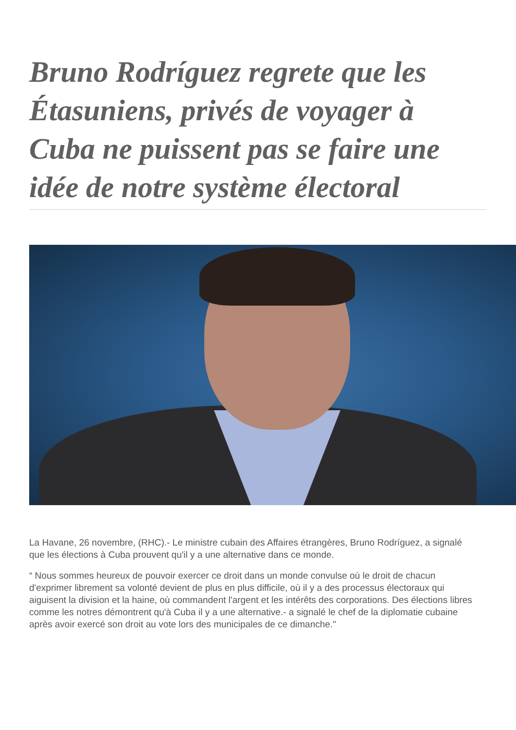Bruno Rodríguez regrete que les Étasuniens, privés de voyager à Cuba ne puissent pas se faire une idée de notre système électoral
La Havane, 26 novembre, (RHC).- Le ministre cubain des Affaires étrangères, Bruno Rodríguez, a signalé que les élections à Cuba prouvent qu'il y a une alternative dans ce monde.
“ Nous sommes heureux de pouvoir exercer ce droit dans un monde convulse où le droit de chacun d'exprimer librement sa volonté devient de plus en plus difficile, où il y a des processus électoraux qui aiguisent la division et la haine, où commandent l'argent et les intérêts des corporations. Des élections libres comme les notres démontrent qu'à Cuba il y a une alternative.- a signalé le chef de la diplomatie cubaine après avoir exercé son droit au vote lors des municipales de ce dimanche."